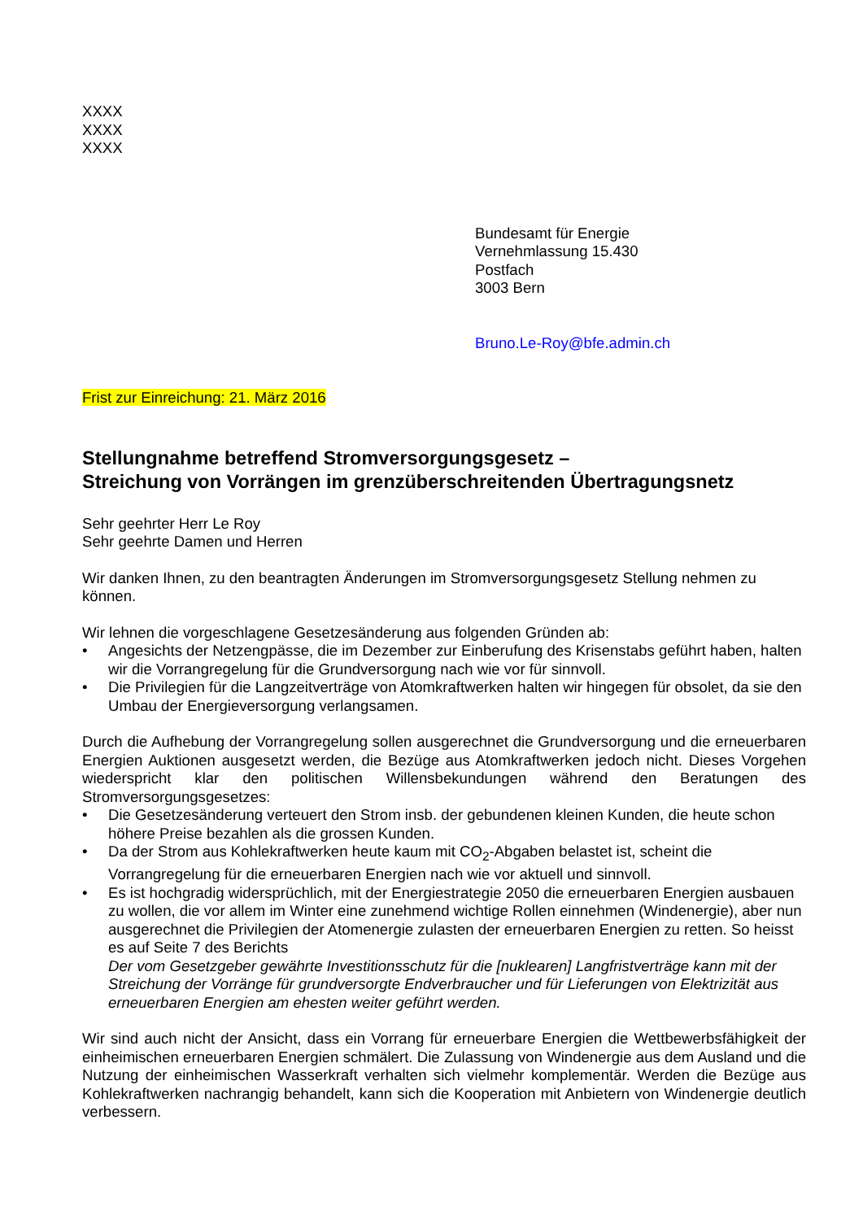XXXX
XXXX
XXXX
Bundesamt für Energie
Vernehmlassung 15.430
Postfach
3003 Bern
Bruno.Le-Roy@bfe.admin.ch
Frist zur Einreichung: 21. März 2016
Stellungnahme betreffend Stromversorgungsgesetz –
Streichung von Vorrängen im grenzüberschreitenden Übertragungsnetz
Sehr geehrter Herr Le Roy
Sehr geehrte Damen und Herren
Wir danken Ihnen, zu den beantragten Änderungen im Stromversorgungsgesetz Stellung nehmen zu können.
Wir lehnen die vorgeschlagene Gesetzesänderung aus folgenden Gründen ab:
• Angesichts der Netzengpässe, die im Dezember zur Einberufung des Krisenstabs geführt haben, halten wir die Vorrangregelung für die Grundversorgung nach wie vor für sinnvoll.
• Die Privilegien für die Langzeitverträge von Atomkraftwerken halten wir hingegen für obsolet, da sie den Umbau der Energieversorgung verlangsamen.
Durch die Aufhebung der Vorrangregelung sollen ausgerechnet die Grundversorgung und die erneuerbaren Energien Auktionen ausgesetzt werden, die Bezüge aus Atomkraftwerken jedoch nicht. Dieses Vorgehen wiederspricht klar den politischen Willensbekundungen während den Beratungen des Stromversorgungsgesetzes:
• Die Gesetzesänderung verteuert den Strom insb. der gebundenen kleinen Kunden, die heute schon höhere Preise bezahlen als die grossen Kunden.
• Da der Strom aus Kohlekraftwerken heute kaum mit CO<sub>2</sub>-Abgaben belastet ist, scheint die Vorrangregelung für die erneuerbaren Energien nach wie vor aktuell und sinnvoll.
• Es ist hochgradig widersprüchlich, mit der Energiestrategie 2050 die erneuerbaren Energien ausbauen zu wollen, die vor allem im Winter eine zunehmend wichtige Rollen einnehmen (Windenergie), aber nun ausgerechnet die Privilegien der Atomenergie zulasten der erneuerbaren Energien zu retten. So heisst es auf Seite 7 des Berichts
Der vom Gesetzgeber gewährte Investitionsschutz für die [nuklearen] Langfristverträge kann mit der Streichung der Vorränge für grundversorgte Endverbraucher und für Lieferungen von Elektrizität aus erneuerbaren Energien am ehesten weiter geführt werden.
Wir sind auch nicht der Ansicht, dass ein Vorrang für erneuerbare Energien die Wettbewerbsfähigkeit der einheimischen erneuerbaren Energien schmälert. Die Zulassung von Windenergie aus dem Ausland und die Nutzung der einheimischen Wasserkraft verhalten sich vielmehr komplementär. Werden die Bezüge aus Kohlekraftwerken nachrangig behandelt, kann sich die Kooperation mit Anbietern von Windenergie deutlich verbessern.